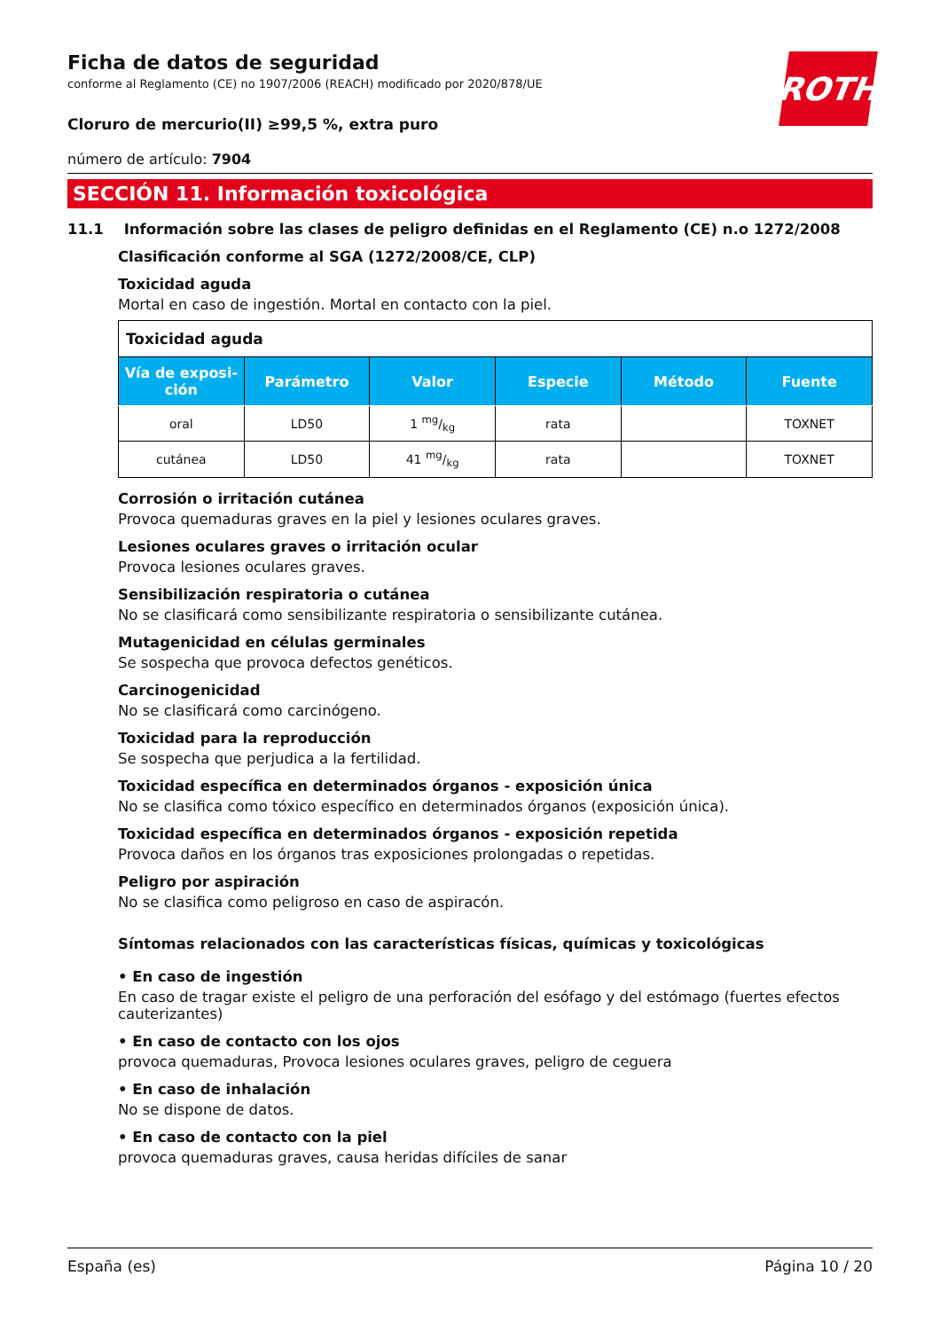ROTH
Ficha de datos de seguridad
conforme al Reglamento (CE) no 1907/2006 (REACH) modificado por 2020/878/UE
Cloruro de mercurio(II) ≥99,5 %, extra puro
número de artículo: 7904
SECCIÓN 11. Información toxicológica
11.1 Información sobre las clases de peligro definidas en el Reglamento (CE) n.o 1272/2008
Clasificación conforme al SGA (1272/2008/CE, CLP)
Toxicidad aguda
Mortal en caso de ingestión. Mortal en contacto con la piel.
| Toxicidad aguda | | | | | |
| Vía de exposi- ción | Parámetro | Valor | Especie | Método | Fuente |
| oral | LD50 | 1 mg/kg | rata | | TOXNET |
| cutánea | LD50 | 41 mg/kg | rata | | TOXNET |
Corrosión o irritación cutánea
Provoca quemaduras graves en la piel y lesiones oculares graves.
Lesiones oculares graves o irritación ocular
Provoca lesiones oculares graves.
Sensibilización respiratoria o cutánea
No se clasificará como sensibilizante respiratoria o sensibilizante cutánea.
Mutagenicidad en células germinales
Se sospecha que provoca defectos genéticos.
Carcinogenicidad
No se clasificará como carcinógeno.
Toxicidad para la reproducción
Se sospecha que perjudica a la fertilidad.
Toxicidad específica en determinados órganos - exposición única
No se clasifica como tóxico específico en determinados órganos (exposición única).
Toxicidad específica en determinados órganos - exposición repetida
Provoca daños en los órganos tras exposiciones prolongadas o repetidas.
Peligro por aspiración
No se clasifica como peligroso en caso de aspiracón.
Síntomas relacionados con las características físicas, químicas y toxicológicas
• En caso de ingestión
En caso de tragar existe el peligro de una perforación del esófago y del estómago (fuertes efectos cauterizantes)
• En caso de contacto con los ojos
provoca quemaduras, Provoca lesiones oculares graves, peligro de ceguera
• En caso de inhalación
No se dispone de datos.
• En caso de contacto con la piel
provoca quemaduras graves, causa heridas difíciles de sanar
España (es) Página 10 / 20